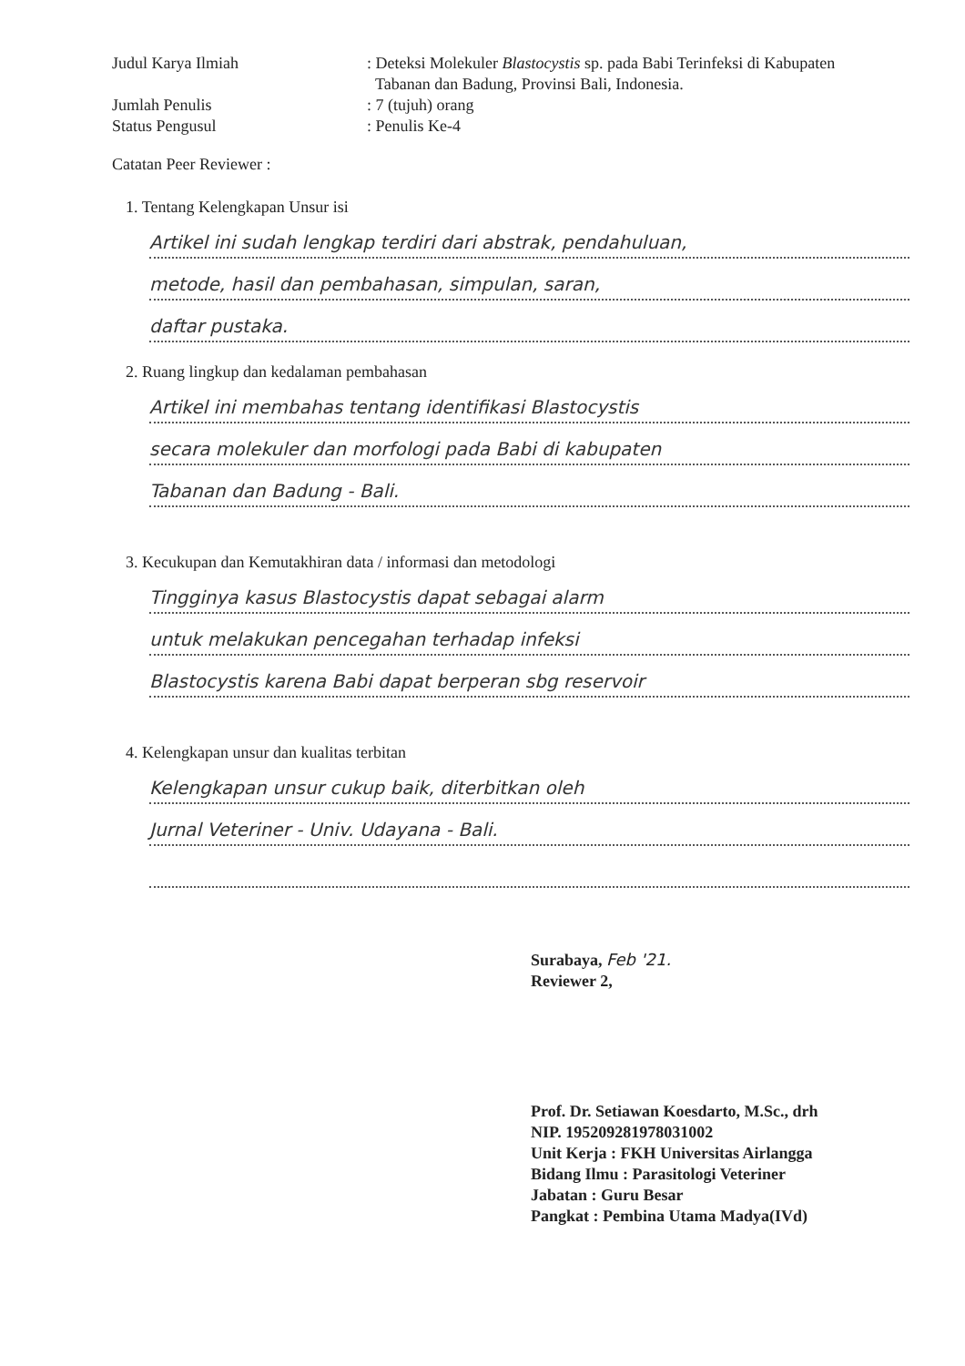Judul Karya Ilmiah : Deteksi Molekuler Blastocystis sp. pada Babi Terinfeksi di Kabupaten
Tabanan dan Badung, Provinsi Bali, Indonesia.
Jumlah Penulis : 7 (tujuh) orang
Status Pengusul : Penulis Ke-4
Catatan Peer Reviewer :
1. Tentang Kelengkapan Unsur isi
Artikel ini sudah lengkap terdiri dari abstrak, pendahuluan,
metode, hasil dan pembahasan, simpulan, saran,
daftar pustaka.
2. Ruang lingkup dan kedalaman pembahasan
Artikel ini membahas tentang identifikasi Blastocystis
secara molekuler dan morfologi pada Babi di kabupaten
Tabanan dan Badung - Bali.
3. Kecukupan dan Kemutakhiran data / informasi dan metodologi
Tingginya kasus Blastocystis dapat sebagai alarm
untuk melakukan pencegahan terhadap infeksi
Blastocystis karena Babi dapat berperan sbg reservoir
4. Kelengkapan unsur dan kualitas terbitan
Kelengkapan unsur cukup baik, diterbitkan oleh
Jurnal Veteriner - Univ. Udayana - Bali.
Surabaya, Feb '21.
Reviewer 2,
Prof. Dr. Setiawan Koesdarto, M.Sc., drh
NIP. 195209281978031002
Unit Kerja : FKH Universitas Airlangga
Bidang Ilmu : Parasitologi Veteriner
Jabatan : Guru Besar
Pangkat : Pembina Utama Madya(IVd)